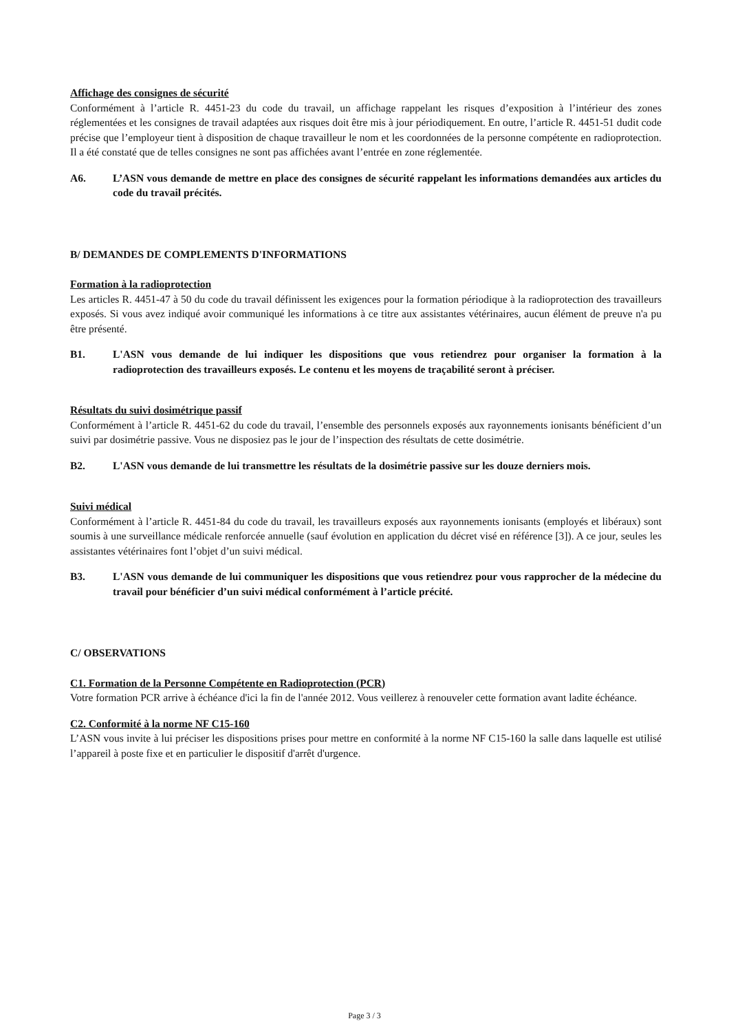Affichage des consignes de sécurité
Conformément à l’article R. 4451-23 du code du travail, un affichage rappelant les risques d’exposition à l’intérieur des zones réglementées et les consignes de travail adaptées aux risques doit être mis à jour périodiquement. En outre, l’article R. 4451-51 dudit code précise que l’employeur tient à disposition de chaque travailleur le nom et les coordonnées de la personne compétente en radioprotection. Il a été constaté que de telles consignes ne sont pas affichées avant l’entrée en zone réglementée.
A6. L’ASN vous demande de mettre en place des consignes de sécurité rappelant les informations demandées aux articles du code du travail précités.
B/ DEMANDES DE COMPLEMENTS D'INFORMATIONS
Formation à la radioprotection
Les articles R. 4451-47 à 50 du code du travail définissent les exigences pour la formation périodique à la radioprotection des travailleurs exposés. Si vous avez indiqué avoir communiqué les informations à ce titre aux assistantes vétérinaires, aucun élément de preuve n'a pu être présenté.
B1. L'ASN vous demande de lui indiquer les dispositions que vous retiendrez pour organiser la formation à la radioprotection des travailleurs exposés. Le contenu et les moyens de traçabilité seront à préciser.
Résultats du suivi dosimétrique passif
Conformément à l’article R. 4451-62 du code du travail, l’ensemble des personnels exposés aux rayonnements ionisants bénéficient d’un suivi par dosimétrie passive. Vous ne disposiez pas le jour de l’inspection des résultats de cette dosimétrie.
B2. L'ASN vous demande de lui transmettre les résultats de la dosimétrie passive sur les douze derniers mois.
Suivi médical
Conformément à l’article R. 4451-84 du code du travail, les travailleurs exposés aux rayonnements ionisants (employés et libéraux) sont soumis à une surveillance médicale renforcée annuelle (sauf évolution en application du décret visé en référence [3]). A ce jour, seules les assistantes vétérinaires font l’objet d’un suivi médical.
B3. L'ASN vous demande de lui communiquer les dispositions que vous retiendrez pour vous rapprocher de la médecine du travail pour bénéficier d’un suivi médical conformément à l’article précité.
C/ OBSERVATIONS
C1. Formation de la Personne Compétente en Radioprotection (PCR)
Votre formation PCR arrive à échéance d'ici la fin de l'année 2012. Vous veillerez à renouveler cette formation avant ladite échéance.
C2. Conformité à la norme NF C15-160
L’ASN vous invite à lui préciser les dispositions prises pour mettre en conformité à la norme NF C15-160 la salle dans laquelle est utilisé l’appareil à poste fixe et en particulier le dispositif d'arrêt d'urgence.
Page 3 / 3